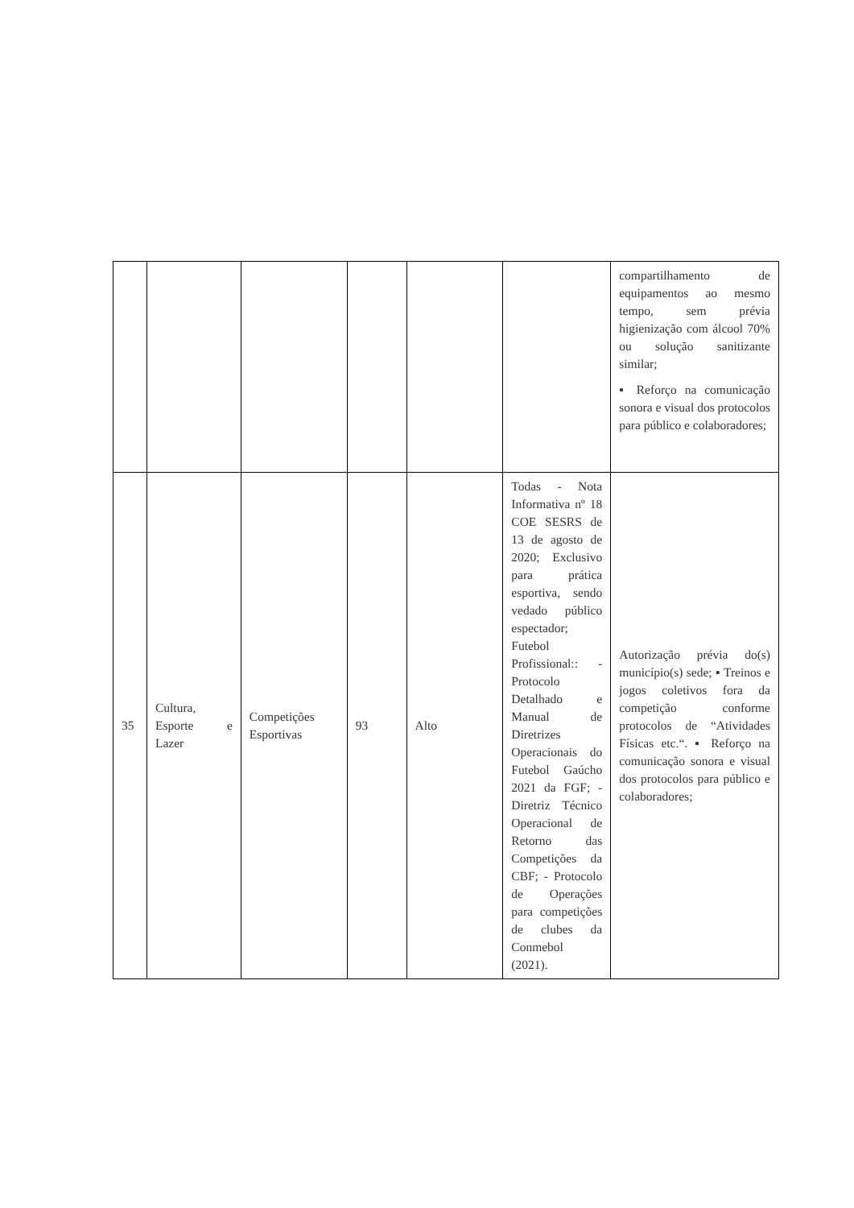| | | | | | | compartilhamento de equipamentos ao mesmo tempo, sem prévia higienização com álcool 70% ou solução sanitizante similar; ▪ Reforço na comunicação sonora e visual dos protocolos para público e colaboradores; |
| 35 | Cultura, Esporte e Lazer | Competições Esportivas | 93 | Alto | Todas - Nota Informativa nº 18 COE SESRS de 13 de agosto de 2020; Exclusivo para prática esportiva, sendo vedado público espectador; Futebol Profissional:: - Protocolo Detalhado e Manual de Diretrizes Operacionais do Futebol Gaúcho 2021 da FGF; - Diretriz Técnico Operacional de Retorno das Competições da CBF; - Protocolo de Operações para competições de clubes da Conmebol (2021). | Autorização prévia do(s) município(s) sede; ▪ Treinos e jogos coletivos fora da competição conforme protocolos de “Atividades Físicas etc.“. ▪ Reforço na comunicação sonora e visual dos protocolos para público e colaboradores; |